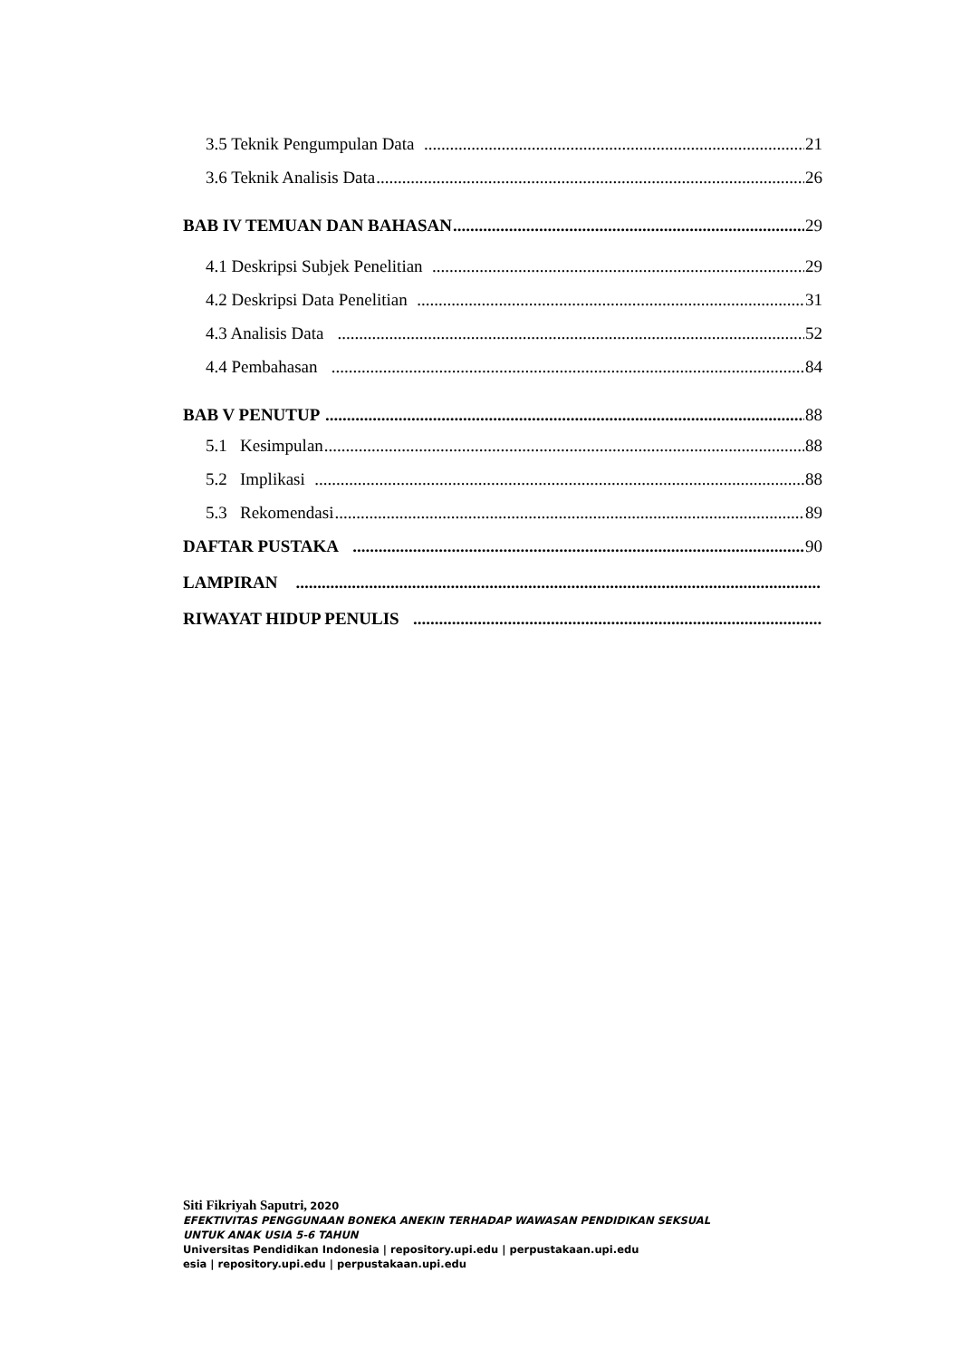3.5 Teknik Pengumpulan Data 21
3.6 Teknik Analisis Data 26
BAB IV TEMUAN DAN BAHASAN 29
4.1 Deskripsi Subjek Penelitian 29
4.2 Deskripsi Data Penelitian 31
4.3 Analisis Data 52
4.4 Pembahasan 84
BAB V PENUTUP 88
5.1 Kesimpulan 88
5.2 Implikasi 88
5.3 Rekomendasi 89
DAFTAR PUSTAKA 90
LAMPIRAN
RIWAYAT HIDUP PENULIS
Siti Fikriyah Saputri, 2020
EFEKTIVITAS PENGGUNAAN BONEKA ANEKIN TERHADAP WAWASAN PENDIDIKAN SEKSUAL
UNTUK ANAK USIA 5-6 TAHUN
Universitas Pendidikan Indonesia | repository.upi.edu | perpustakaan.upi.edu
esia | repository.upi.edu | perpustakaan.upi.edu